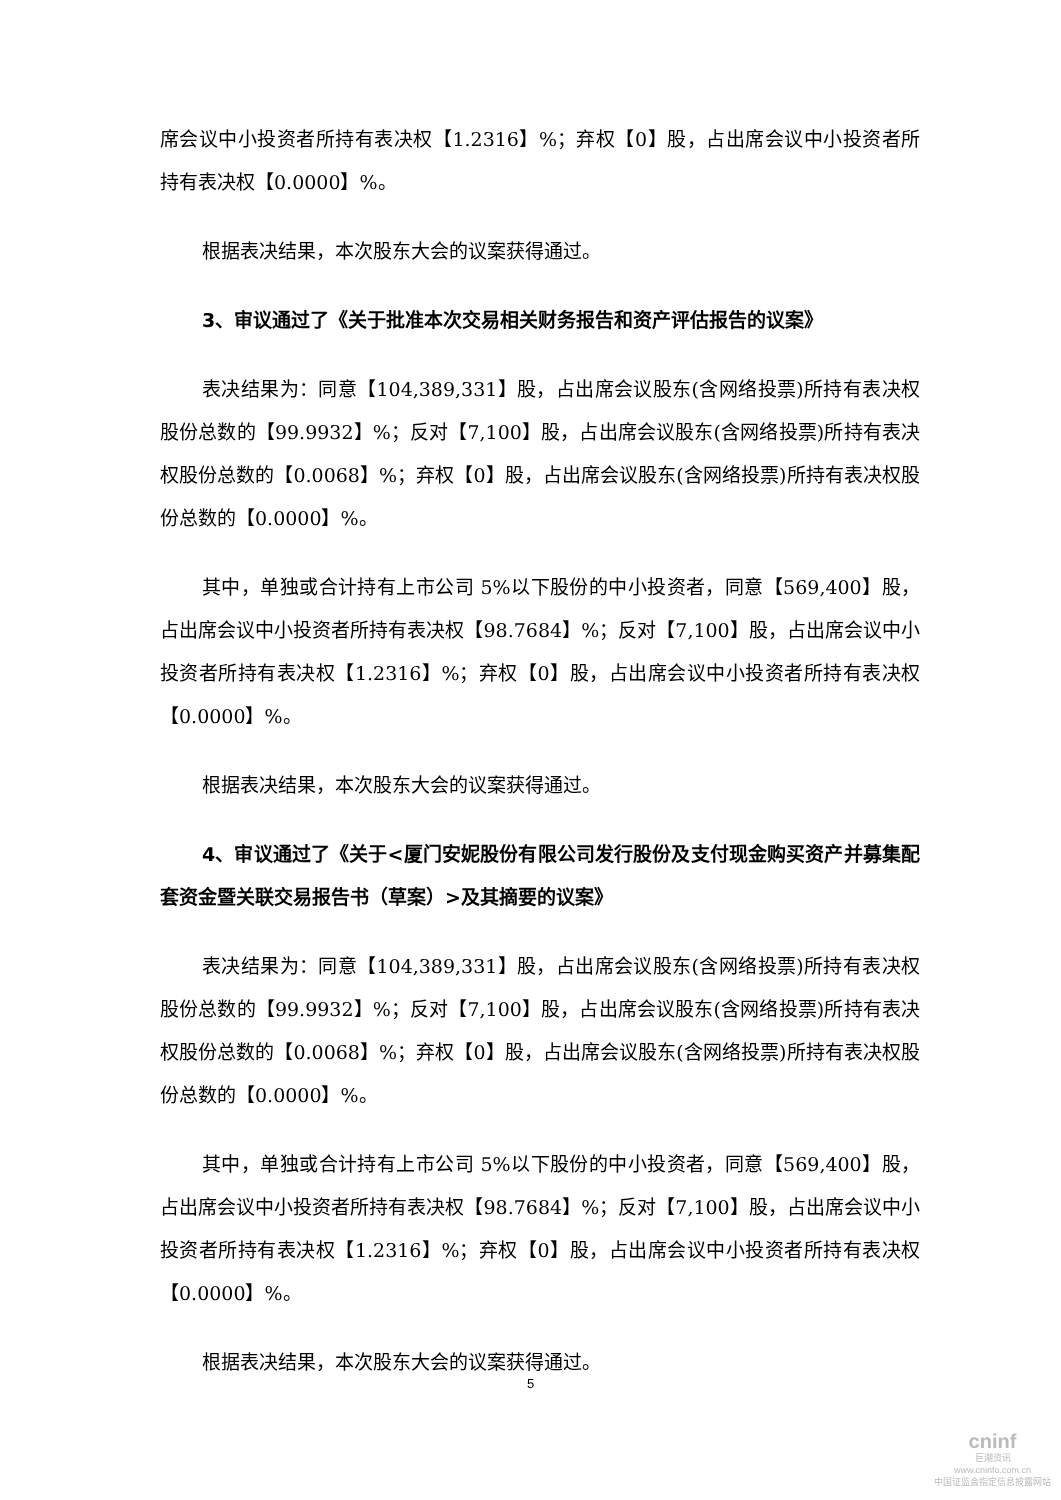席会议中小投资者所持有表决权【1.2316】%；弃权【0】股，占出席会议中小投资者所持有表决权【0.0000】%。
根据表决结果，本次股东大会的议案获得通过。
3、审议通过了《关于批准本次交易相关财务报告和资产评估报告的议案》
表决结果为：同意【104,389,331】股，占出席会议股东(含网络投票)所持有表决权股份总数的【99.9932】%；反对【7,100】股，占出席会议股东(含网络投票)所持有表决权股份总数的【0.0068】%；弃权【0】股，占出席会议股东(含网络投票)所持有表决权股份总数的【0.0000】%。
其中，单独或合计持有上市公司 5%以下股份的中小投资者，同意【569,400】股，占出席会议中小投资者所持有表决权【98.7684】%；反对【7,100】股，占出席会议中小投资者所持有表决权【1.2316】%；弃权【0】股，占出席会议中小投资者所持有表决权【0.0000】%。
根据表决结果，本次股东大会的议案获得通过。
4、审议通过了《关于<厦门安妮股份有限公司发行股份及支付现金购买资产并募集配套资金暨关联交易报告书（草案）>及其摘要的议案》
表决结果为：同意【104,389,331】股，占出席会议股东(含网络投票)所持有表决权股份总数的【99.9932】%；反对【7,100】股，占出席会议股东(含网络投票)所持有表决权股份总数的【0.0068】%；弃权【0】股，占出席会议股东(含网络投票)所持有表决权股份总数的【0.0000】%。
其中，单独或合计持有上市公司 5%以下股份的中小投资者，同意【569,400】股，占出席会议中小投资者所持有表决权【98.7684】%；反对【7,100】股，占出席会议中小投资者所持有表决权【1.2316】%；弃权【0】股，占出席会议中小投资者所持有表决权【0.0000】%。
根据表决结果，本次股东大会的议案获得通过。
5
cninf
巨潮资讯
www.cninfo.com.cn
中国证监会指定信息披露网站